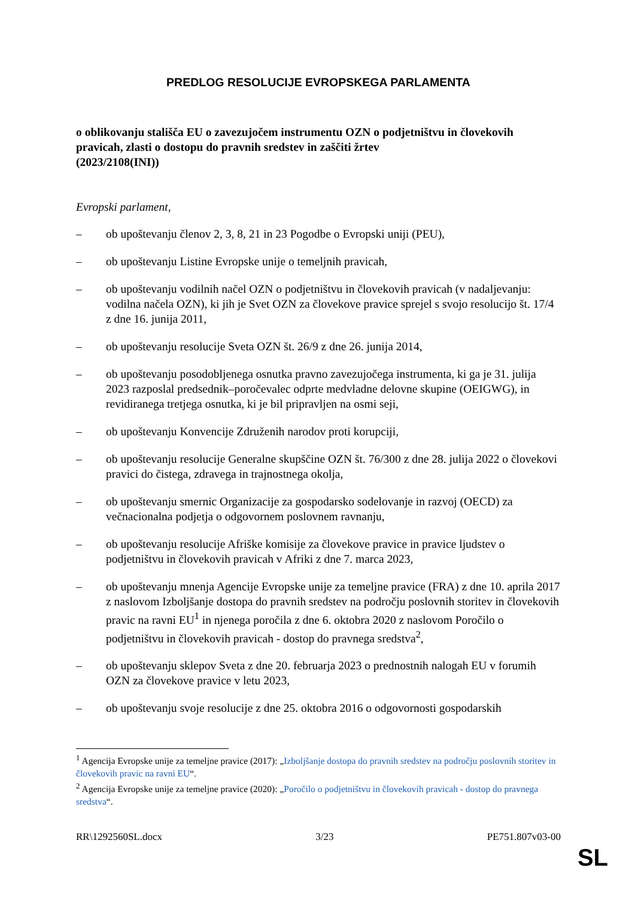PREDLOG RESOLUCIJE EVROPSKEGA PARLAMENTA
o oblikovanju stališča EU o zavezujočem instrumentu OZN o podjetništvu in človekovih pravicah, zlasti o dostopu do pravnih sredstev in zaščiti žrtev
(2023/2108(INI))
Evropski parlament,
– ob upoštevanju členov 2, 3, 8, 21 in 23 Pogodbe o Evropski uniji (PEU),
– ob upoštevanju Listine Evropske unije o temeljnih pravicah,
– ob upoštevanju vodilnih načel OZN o podjetništvu in človekovih pravicah (v nadaljevanju: vodilna načela OZN), ki jih je Svet OZN za človekove pravice sprejel s svojo resolucijo št. 17/4 z dne 16. junija 2011,
– ob upoštevanju resolucije Sveta OZN št. 26/9 z dne 26. junija 2014,
– ob upoštevanju posodobljenega osnutka pravno zavezujočega instrumenta, ki ga je 31. julija 2023 razposlal predsednik–poročevalec odprte medvladne delovne skupine (OEIGWG), in revidiranega tretjega osnutka, ki je bil pripravljen na osmi seji,
– ob upoštevanju Konvencije Združenih narodov proti korupciji,
– ob upoštevanju resolucije Generalne skupščine OZN št. 76/300 z dne 28. julija 2022 o človekovi pravici do čistega, zdravega in trajnostnega okolja,
– ob upoštevanju smernic Organizacije za gospodarsko sodelovanje in razvoj (OECD) za večnacionalna podjetja o odgovornem poslovnem ravnanju,
– ob upoštevanju resolucije Afriške komisije za človekove pravice in pravice ljudstev o podjetništvu in človekovih pravicah v Afriki z dne 7. marca 2023,
– ob upoštevanju mnenja Agencije Evropske unije za temeljne pravice (FRA) z dne 10. aprila 2017 z naslovom Izboljšanje dostopa do pravnih sredstev na področju poslovnih storitev in človekovih pravic na ravni EU<sup>1</sup> in njenega poročila z dne 6. oktobra 2020 z naslovom Poročilo o podjetništvu in človekovih pravicah - dostop do pravnega sredstva<sup>2</sup>,
– ob upoštevanju sklepov Sveta z dne 20. februarja 2023 o prednostnih nalogah EU v forumih OZN za človekove pravice v letu 2023,
– ob upoštevanju svoje resolucije z dne 25. oktobra 2016 o odgovornosti gospodarskih
<sup>1</sup> Agencija Evropske unije za temeljne pravice (2017): „Izboljšanje dostopa do pravnih sredstev na področju poslovnih storitev in človekovih pravic na ravni EU“.
<sup>2</sup> Agencija Evropske unije za temeljne pravice (2020): „Poročilo o podjetništvu in človekovih pravicah - dostop do pravnega sredstva“.
RR\1292560SL.docx 3/23 PE751.807v03-00
SL